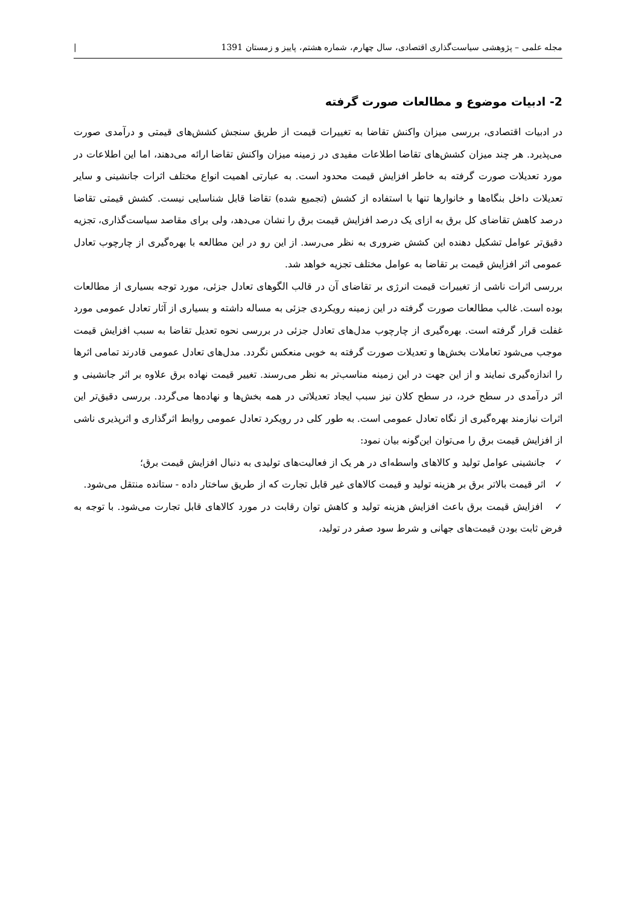مجله علمی – پژوهشی سیاست‌گذاری اقتصادی، سال چهارم، شماره هشتم، پاییز و زمستان 1391 |
2- ادبیات موضوع و مطالعات صورت گرفته
در ادبیات اقتصادی، بررسی میزان واکنش تقاضا به تغییرات قیمت از طریق سنجش کشش‌های قیمتی و درآمدی صورت می‌پذیرد. هر چند میزان کشش‌های تقاضا اطلاعات مفیدی در زمینه میزان واکنش تقاضا ارائه می‌دهند، اما این اطلاعات در مورد تعدیلات صورت گرفته به خاطر افزایش قیمت محدود است. به عبارتی اهمیت انواع مختلف اثرات جانشینی و سایر تعدیلات داخل بنگاه‌ها و خانوارها تنها با استفاده از کشش (تجمیع شده) تقاضا قابل شناسایی نیست. کشش قیمتی تقاضا درصد کاهش تقاضای کل برق به ازای یک درصد افزایش قیمت برق را نشان می‌دهد، ولی برای مقاصد سیاست‌گذاری، تجزیه دقیق‌تر عوامل تشکیل دهنده این کشش ضروری به نظر می‌رسد. از این رو در این مطالعه با بهره‌گیری از چارچوب تعادل عمومی اثر افزایش قیمت بر تقاضا به عوامل مختلف تجزیه خواهد شد.
بررسی اثرات ناشی از تغییرات قیمت انرژی بر تقاضای آن در قالب الگوهای تعادل جزئی، مورد توجه بسیاری از مطالعات بوده است. غالب مطالعات صورت گرفته در این زمینه رویکردی جزئی به مساله داشته و بسیاری از آثار تعادل عمومی مورد غفلت قرار گرفته است. بهره‌گیری از چارچوب مدل‌های تعادل جزئی در بررسی نحوه تعدیل تقاضا به سبب افزایش قیمت موجب می‌شود تعاملات بخش‌ها و تعدیلات صورت گرفته به خوبی منعکس نگردد. مدل‌های تعادل عمومی قادرند تمامی اثرها را اندازه‌گیری نمایند و از این جهت در این زمینه مناسب‌تر به نظر می‌رسند. تغییر قیمت نهاده برق علاوه بر اثر جانشینی و اثر درآمدی در سطح خرد، در سطح کلان نیز سبب ایجاد تعدیلاتی در همه بخش‌ها و نهاده‌ها می‌گردد. بررسی دقیق‌تر این اثرات نیازمند بهره‌گیری از نگاه تعادل عمومی است. به طور کلی در رویکرد تعادل عمومی روابط اثرگذاری و اثرپذیری ناشی از افزایش قیمت برق را می‌توان این‌گونه بیان نمود:
✓ جانشینی عوامل تولید و کالاهای واسطه‌ای در هر یک از فعالیت‌های تولیدی به دنبال افزایش قیمت برق؛
✓ اثر قیمت بالاتر برق بر هزینه تولید و قیمت کالاهای غیر قابل تجارت که از طریق ساختار داده - ستانده منتقل می‌شود.
✓ افزایش قیمت برق باعث افزایش هزینه تولید و کاهش توان رقابت در مورد کالاهای قابل تجارت می‌شود. با توجه به فرض ثابت بودن قیمت‌های جهانی و شرط سود صفر در تولید،